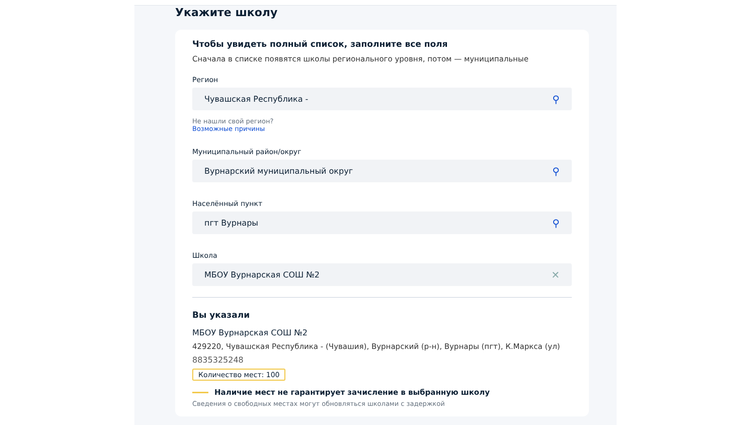Укажите школу
Чтобы увидеть полный список, заполните все поля
Сначала в списке появятся школы регионального уровня, потом — муниципальные
Регион
Чувашская Республика - ⚲
Не нашли свой регион?
Возможные причины
Муниципальный район/округ
Вурнарский муниципальный округ ⚲
Населённый пункт
пгт Вурнары ⚲
Школа
МБОУ Вурнарская СОШ №2 ✕
Вы указали
МБОУ Вурнарская СОШ №2
429220, Чувашская Республика - (Чувашия), Вурнарский (р-н), Вурнары (пгт), К.Маркса (ул)
8835325248
Количество мест: 100
Наличие мест не гарантирует зачисление в выбранную школу
Сведения о свободных местах могут обновляться школами с задержкой